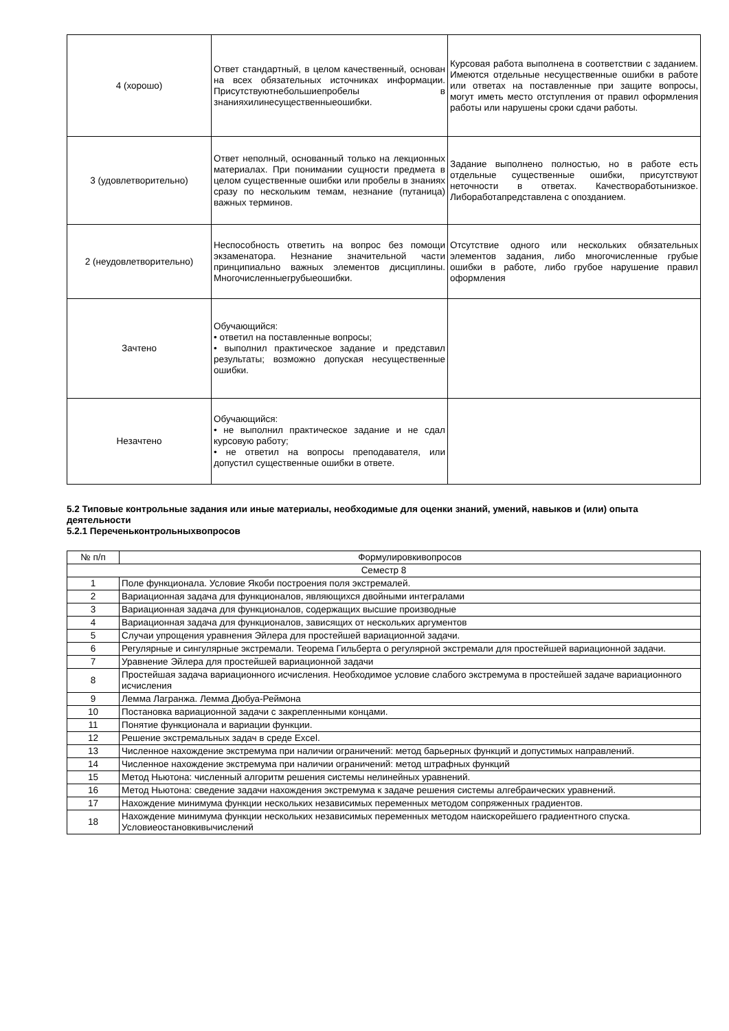| 4 (хорошо) | Ответ стандартный, в целом качественный, основан на всех обязательных источниках информации. Присутствуютнебольшиепробелы в знанияхилинесущественныеошибки. | Курсовая работа выполнена в соответствии с заданием. Имеются отдельные несущественные ошибки в работе или ответах на поставленные при защите вопросы, могут иметь место отступления от правил оформления работы или нарушены сроки сдачи работы. |
| 3 (удовлетворительно) | Ответ неполный, основанный только на лекционных материалах. При понимании сущности предмета в целом существенные ошибки или пробелы в знаниях сразу по нескольким темам, незнание (путаница) важных терминов. | Задание выполнено полностью, но в работе есть отдельные существенные ошибки, присутствуют неточности в ответах. Качествоработынизкое. Либоработапредставлена с опозданием. |
| 2 (неудовлетворительно) | Неспособность ответить на вопрос без помощи экзаменатора. Незнание значительной части принципиально важных элементов дисциплины. Многочисленныегрубыеошибки. | Отсутствие одного или нескольких обязательных элементов задания, либо многочисленные грубые ошибки в работе, либо грубое нарушение правил оформления |
| Зачтено | Обучающийся: • ответил на поставленные вопросы; • выполнил практическое задание и представил результаты; возможно допуская несущественные ошибки. | |
| Незачтено | Обучающийся: • не выполнил практическое задание и не сдал курсовую работу; • не ответил на вопросы преподавателя, или допустил существенные ошибки в ответе. | |
5.2 Типовые контрольные задания или иные материалы, необходимые для оценки знаний, умений, навыков и (или) опыта деятельности
5.2.1 Переченьконтрольныхвопросов
| № п/п | Формулировкивопросов |
| --- | --- |
| Семестр 8 | |
| 1 | Поле функционала. Условие Якоби построения поля экстремалей. |
| 2 | Вариационная задача для функционалов, являющихся двойными интегралами |
| 3 | Вариационная задача для функционалов, содержащих высшие производные |
| 4 | Вариационная задача для функционалов, зависящих от нескольких аргументов |
| 5 | Случаи упрощения уравнения Эйлера для простейшей вариационной задачи. |
| 6 | Регулярные и сингулярные экстремали. Теорема Гильберта о регулярной экстремали для простейшей вариационной задачи. |
| 7 | Уравнение Эйлера для простейшей вариационной задачи |
| 8 | Простейшая задача вариационного исчисления. Необходимое условие слабого экстремума в простейшей задаче вариационного исчисления |
| 9 | Лемма Лагранжа. Лемма Дюбуа-Реймона |
| 10 | Постановка вариационной задачи с закрепленными концами. |
| 11 | Понятие функционала и вариации функции. |
| 12 | Решение экстремальных задач в среде Excel. |
| 13 | Численное нахождение экстремума при наличии ограничений: метод барьерных функций и допустимых направлений. |
| 14 | Численное нахождение экстремума при наличии ограничений: метод штрафных функций |
| 15 | Метод Ньютона: численный алгоритм решения системы нелинейных уравнений. |
| 16 | Метод Ньютона: сведение задачи нахождения экстремума к задаче решения системы алгебраических уравнений. |
| 17 | Нахождение минимума функции нескольких независимых переменных методом сопряженных градиентов. |
| 18 | Нахождение минимума функции нескольких независимых переменных методом наискорейшего градиентного спуска. Условиеостановкивычислений |